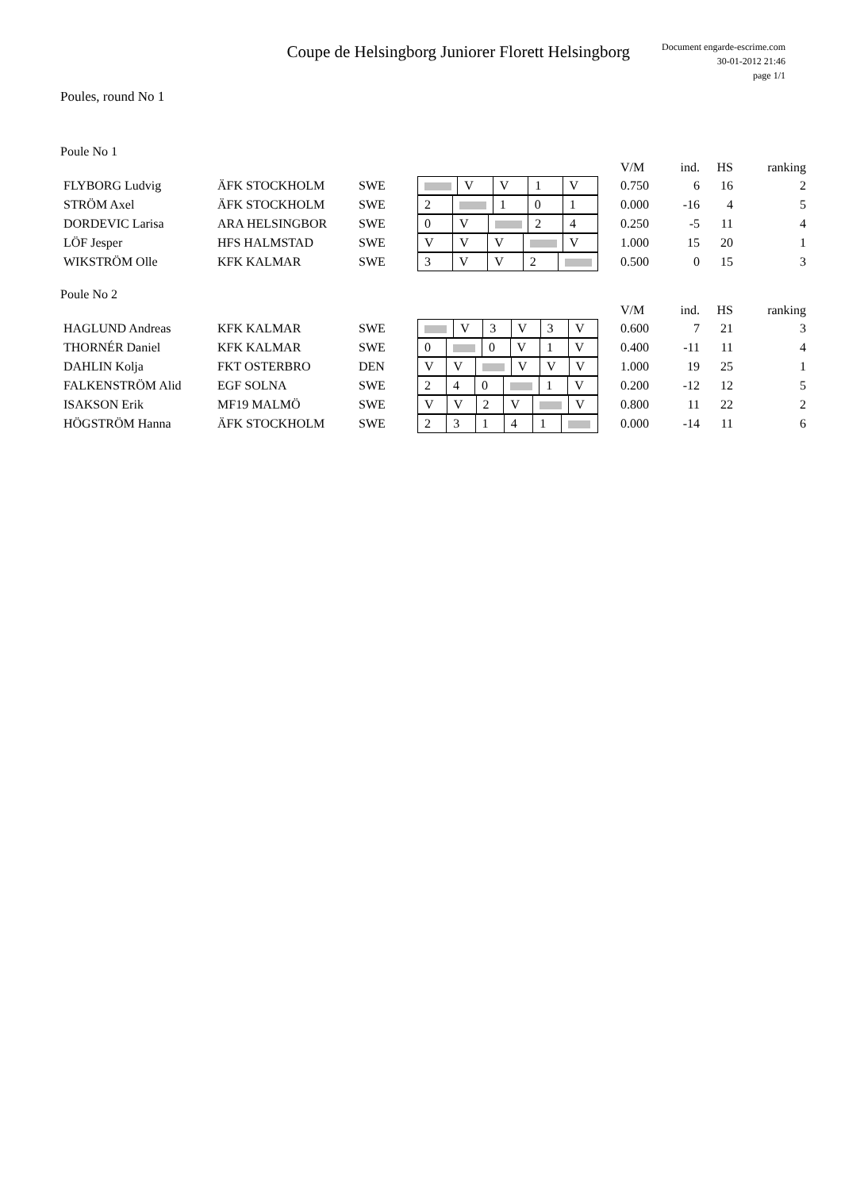Coupe de Helsingborg Juniorer Florett Helsingborg
Document engarde-escrime.com
30-01-2012 21:46
page 1/1
Poules, round No 1
Poule No 1
| | | | | | V/M | ind. | HS | ranking |
| FLYBORG Ludvig | ÄFK STOCKHOLM | SWE | / / V / V / 1 / V / | | 0.750 | 6 | 16 | 2 |
| STRÖM Axel | ÄFK STOCKHOLM | SWE | / 2 / / 1 / 0 / 1 / | | 0.000 | -16 | 4 | 5 |
| DORDEVIC Larisa | ARA HELSINGBOR | SWE | / 0 / V / / 2 / 4 / | | 0.250 | -5 | 11 | 4 |
| LÖF Jesper | HFS HALMSTAD | SWE | / V / V / V / / V / | | 1.000 | 15 | 20 | 1 |
| WIKSTRÖM Olle | KFK KALMAR | SWE | / 3 / V / V / 2 / / | | 0.500 | 0 | 15 | 3 |
Poule No 2
| | | | | | V/M | ind. | HS | ranking |
| HAGLUND Andreas | KFK KALMAR | SWE | / / V / 3 / V / 3 / V / | | 0.600 | 7 | 21 | 3 |
| THORNÉR Daniel | KFK KALMAR | SWE | / 0 / / 0 / V / 1 / V / | | 0.400 | -11 | 11 | 4 |
| DAHLIN Kolja | FKT OSTERBRO | DEN | / V / V / / V / V / V / | | 1.000 | 19 | 25 | 1 |
| FALKENSTRÖM Alid | EGF SOLNA | SWE | / 2 / 4 / 0 / / 1 / V / | | 0.200 | -12 | 12 | 5 |
| ISAKSON Erik | MF19 MALMÖ | SWE | / V / V / 2 / V / / V / | | 0.800 | 11 | 22 | 2 |
| HÖGSTRÖM Hanna | ÄFK STOCKHOLM | SWE | / 2 / 3 / 1 / 4 / 1 / / | | 0.000 | -14 | 11 | 6 |